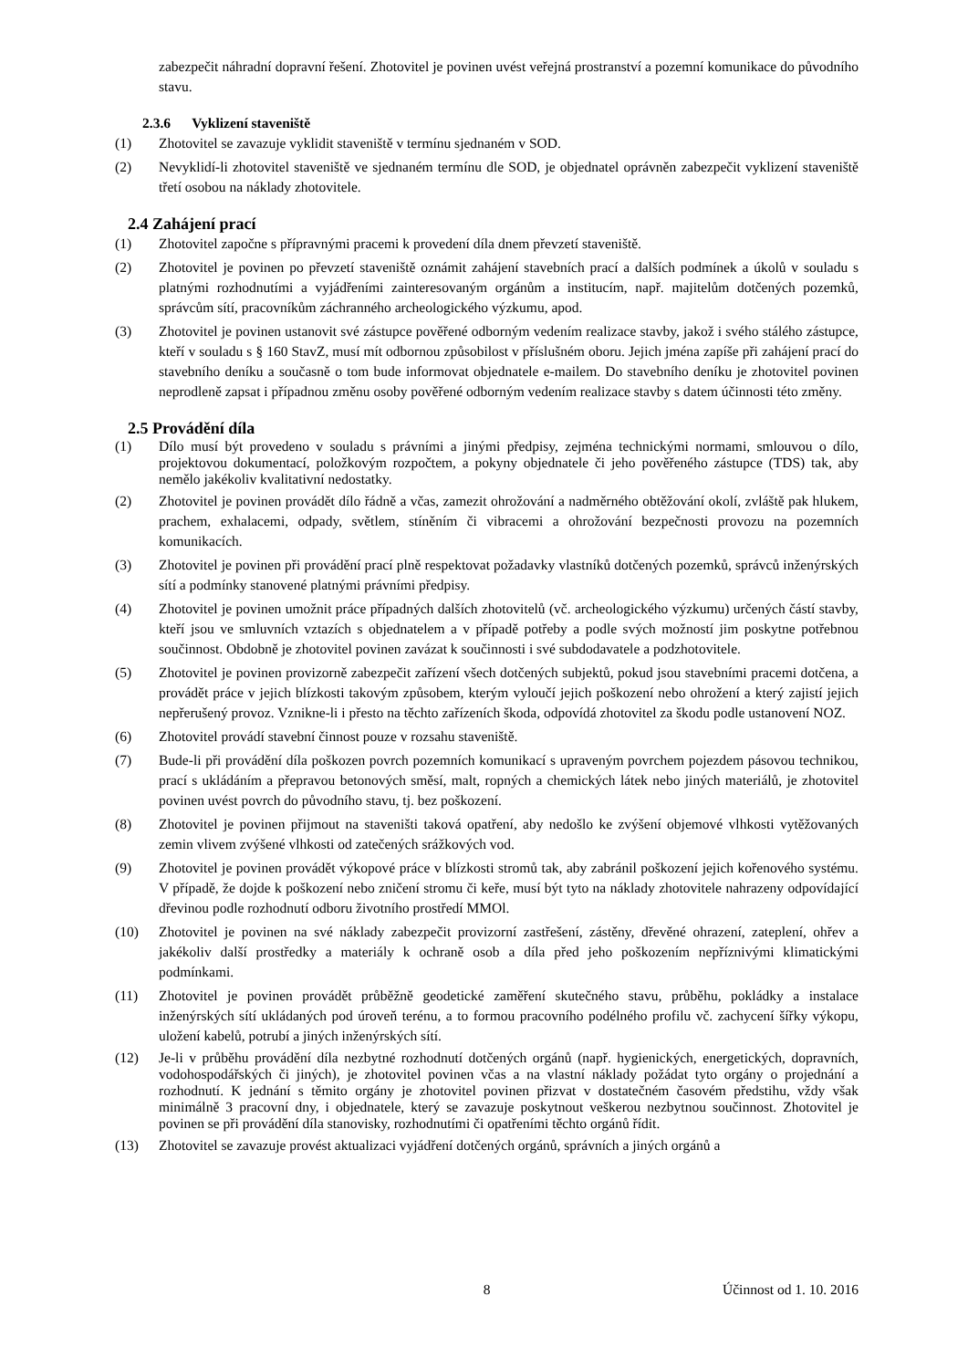zabezpečit náhradní dopravní řešení. Zhotovitel je povinen uvést veřejná prostranství a pozemní komunikace do původního stavu.
2.3.6 Vyklizení staveniště
(1) Zhotovitel se zavazuje vyklidit staveniště v termínu sjednaném v SOD.
(2) Nevyklidí-li zhotovitel staveniště ve sjednaném termínu dle SOD, je objednatel oprávněn zabezpečit vyklizení staveniště třetí osobou na náklady zhotovitele.
2.4 Zahájení prací
(1) Zhotovitel započne s přípravnými pracemi k provedení díla dnem převzetí staveniště.
(2) Zhotovitel je povinen po převzetí staveniště oznámit zahájení stavebních prací a dalších podmínek a úkolů v souladu s platnými rozhodnutími a vyjádřeními zainteresovaným orgánům a institucím, např. majitelům dotčených pozemků, správcům sítí, pracovníkům záchranného archeologického výzkumu, apod.
(3) Zhotovitel je povinen ustanovit své zástupce pověřené odborným vedením realizace stavby, jakož i svého stálého zástupce, kteří v souladu s § 160 StavZ, musí mít odbornou způsobilost v příslušném oboru. Jejich jména zapíše při zahájení prací do stavebního deníku a současně o tom bude informovat objednatele e-mailem. Do stavebního deníku je zhotovitel povinen neprodleně zapsat i případnou změnu osoby pověřené odborným vedením realizace stavby s datem účinnosti této změny.
2.5 Provádění díla
(1) Dílo musí být provedeno v souladu s právními a jinými předpisy, zejména technickými normami, smlouvou o dílo, projektovou dokumentací, položkovým rozpočtem, a pokyny objednatele či jeho pověřeného zástupce (TDS) tak, aby nemělo jakékoliv kvalitativní nedostatky.
(2) Zhotovitel je povinen provádět dílo řádně a včas, zamezit ohrožování a nadměrného obtěžování okolí, zvláště pak hlukem, prachem, exhalacemi, odpady, světlem, stíněním či vibracemi a ohrožování bezpečnosti provozu na pozemních komunikacích.
(3) Zhotovitel je povinen při provádění prací plně respektovat požadavky vlastníků dotčených pozemků, správců inženýrských sítí a podmínky stanovené platnými právními předpisy.
(4) Zhotovitel je povinen umožnit práce případných dalších zhotovitelů (vč. archeologického výzkumu) určených částí stavby, kteří jsou ve smluvních vztazích s objednatelem a v případě potřeby a podle svých možností jim poskytne potřebnou součinnost. Obdobně je zhotovitel povinen zavázat k součinnosti i své subdodavatele a podzhotovitele.
(5) Zhotovitel je povinen provizorně zabezpečit zařízení všech dotčených subjektů, pokud jsou stavebními pracemi dotčena, a provádět práce v jejich blízkosti takovým způsobem, kterým vyloučí jejich poškození nebo ohrožení a který zajistí jejich nepřerušený provoz. Vznikne-li i přesto na těchto zařízeních škoda, odpovídá zhotovitel za škodu podle ustanovení NOZ.
(6) Zhotovitel provádí stavební činnost pouze v rozsahu staveniště.
(7) Bude-li při provádění díla poškozen povrch pozemních komunikací s upraveným povrchem pojezdem pásovou technikou, prací s ukládáním a přepravou betonových směsí, malt, ropných a chemických látek nebo jiných materiálů, je zhotovitel povinen uvést povrch do původního stavu, tj. bez poškození.
(8) Zhotovitel je povinen přijmout na staveništi taková opatření, aby nedošlo ke zvýšení objemové vlhkosti vytěžovaných zemin vlivem zvýšené vlhkosti od zatečených srážkových vod.
(9) Zhotovitel je povinen provádět výkopové práce v blízkosti stromů tak, aby zabránil poškození jejich kořenového systému. V případě, že dojde k poškození nebo zničení stromu či keře, musí být tyto na náklady zhotovitele nahrazeny odpovídající dřevinou podle rozhodnutí odboru životního prostředí MMOl.
(10) Zhotovitel je povinen na své náklady zabezpečit provizorní zastřešení, zástěny, dřevěné ohrazení, zateplení, ohřev a jakékoliv další prostředky a materiály k ochraně osob a díla před jeho poškozením nepříznivými klimatickými podmínkami.
(11) Zhotovitel je povinen provádět průběžně geodetické zaměření skutečného stavu, průběhu, pokládky a instalace inženýrských sítí ukládaných pod úroveň terénu, a to formou pracovního podélného profilu vč. zachycení šířky výkopu, uložení kabelů, potrubí a jiných inženýrských sítí.
(12) Je-li v průběhu provádění díla nezbytné rozhodnutí dotčených orgánů (např. hygienických, energetických, dopravních, vodohospodářských či jiných), je zhotovitel povinen včas a na vlastní náklady požádat tyto orgány o projednání a rozhodnutí. K jednání s těmito orgány je zhotovitel povinen přizvat v dostatečném časovém předstihu, vždy však minimálně 3 pracovní dny, i objednatele, který se zavazuje poskytnout veškerou nezbytnou součinnost. Zhotovitel je povinen se při provádění díla stanovisky, rozhodnutími či opatřeními těchto orgánů řídit.
(13) Zhotovitel se zavazuje provést aktualizaci vyjádření dotčených orgánů, správních a jiných orgánů a
8 Účinnost od 1. 10. 2016